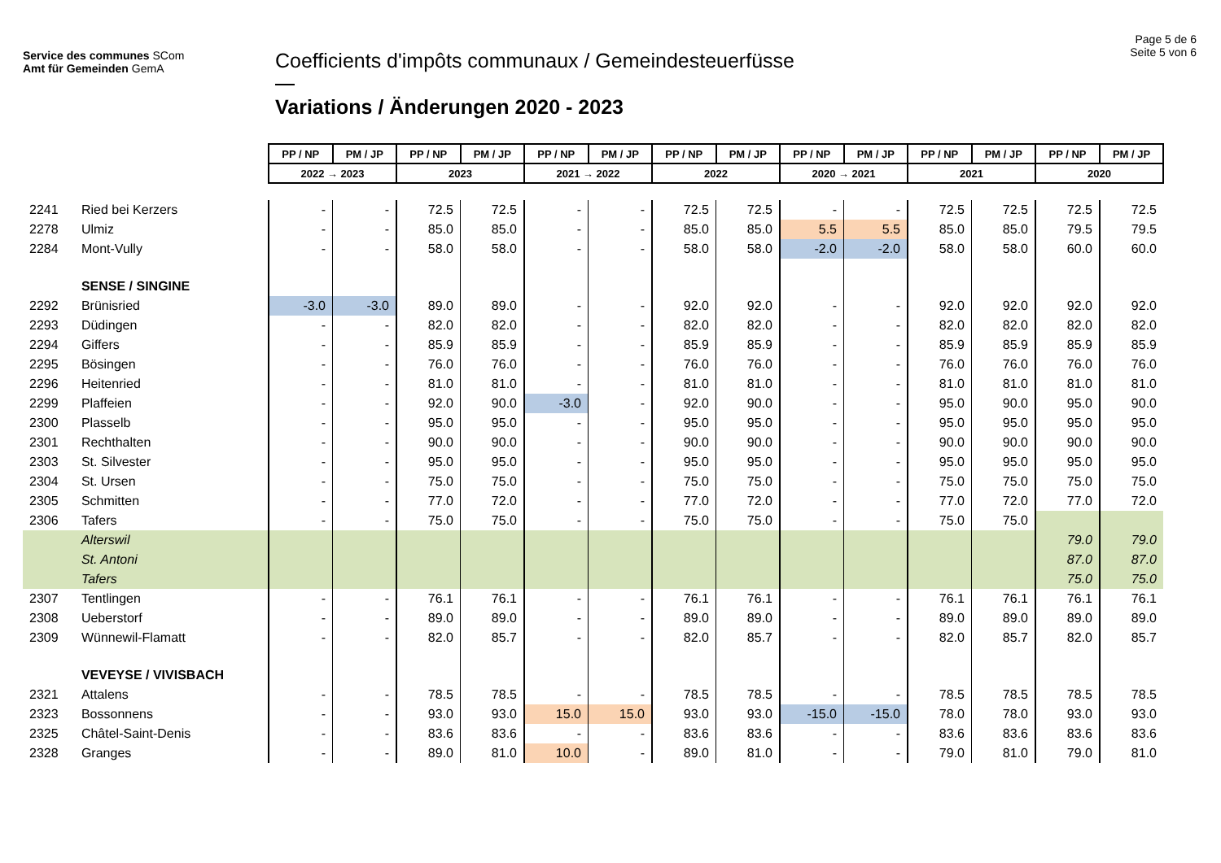Service des communes SCom
Amt für Gemeinden GemA
Coefficients d'impôts communaux / Gemeindesteuerfüsse
Variations / Änderungen 2020 - 2023
Page 5 de 6
Seite 5 von 6
| | | PP / NP | PM / JP | PP / NP | PM / JP | PP / NP | PM / JP | PP / NP | PM / JP | PP / NP | PM / JP | PP / NP | PM / JP | PP / NP | PM / JP |
| | | 2022 → 2023 | | 2023 | | 2021 → 2022 | | 2022 | | 2020 → 2021 | | 2021 | | 2020 | |
| 2241 | Ried bei Kerzers | - | - | 72.5 | 72.5 | - | - | 72.5 | 72.5 | - | - | 72.5 | 72.5 | 72.5 | 72.5 |
| 2278 | Ulmiz | - | - | 85.0 | 85.0 | - | - | 85.0 | 85.0 | 5.5 | 5.5 | 85.0 | 85.0 | 79.5 | 79.5 |
| 2284 | Mont-Vully | - | - | 58.0 | 58.0 | - | - | 58.0 | 58.0 | -2.0 | -2.0 | 58.0 | 58.0 | 60.0 | 60.0 |
| | SENSE / SINGINE | | | | | | | | | | | | | | |
| 2292 | Brünisried | -3.0 | -3.0 | 89.0 | 89.0 | - | - | 92.0 | 92.0 | - | - | 92.0 | 92.0 | 92.0 | 92.0 |
| 2293 | Düdingen | - | - | 82.0 | 82.0 | - | - | 82.0 | 82.0 | - | - | 82.0 | 82.0 | 82.0 | 82.0 |
| 2294 | Giffers | - | - | 85.9 | 85.9 | - | - | 85.9 | 85.9 | - | - | 85.9 | 85.9 | 85.9 | 85.9 |
| 2295 | Bösingen | - | - | 76.0 | 76.0 | - | - | 76.0 | 76.0 | - | - | 76.0 | 76.0 | 76.0 | 76.0 |
| 2296 | Heitenried | - | - | 81.0 | 81.0 | - | - | 81.0 | 81.0 | - | - | 81.0 | 81.0 | 81.0 | 81.0 |
| 2299 | Plaffeien | - | - | 92.0 | 90.0 | -3.0 | - | 92.0 | 90.0 | - | - | 95.0 | 90.0 | 95.0 | 90.0 |
| 2300 | Plasselb | - | - | 95.0 | 95.0 | - | - | 95.0 | 95.0 | - | - | 95.0 | 95.0 | 95.0 | 95.0 |
| 2301 | Rechthalten | - | - | 90.0 | 90.0 | - | - | 90.0 | 90.0 | - | - | 90.0 | 90.0 | 90.0 | 90.0 |
| 2303 | St. Silvester | - | - | 95.0 | 95.0 | - | - | 95.0 | 95.0 | - | - | 95.0 | 95.0 | 95.0 | 95.0 |
| 2304 | St. Ursen | - | - | 75.0 | 75.0 | - | - | 75.0 | 75.0 | - | - | 75.0 | 75.0 | 75.0 | 75.0 |
| 2305 | Schmitten | - | - | 77.0 | 72.0 | - | - | 77.0 | 72.0 | - | - | 77.0 | 72.0 | 77.0 | 72.0 |
| 2306 | Tafers | - | - | 75.0 | 75.0 | - | - | 75.0 | 75.0 | - | - | 75.0 | 75.0 | | |
| | Alterswil | | | | | | | | | | | | | 79.0 | 79.0 |
| | St. Antoni | | | | | | | | | | | | | 87.0 | 87.0 |
| | Tafers | | | | | | | | | | | | | 75.0 | 75.0 |
| 2307 | Tentlingen | - | - | 76.1 | 76.1 | - | - | 76.1 | 76.1 | - | - | 76.1 | 76.1 | 76.1 | 76.1 |
| 2308 | Ueberstorf | - | - | 89.0 | 89.0 | - | - | 89.0 | 89.0 | - | - | 89.0 | 89.0 | 89.0 | 89.0 |
| 2309 | Wünnewil-Flamatt | - | - | 82.0 | 85.7 | - | - | 82.0 | 85.7 | - | - | 82.0 | 85.7 | 82.0 | 85.7 |
| | VEVEYSE / VIVISBACH | | | | | | | | | | | | | | |
| 2321 | Attalens | - | - | 78.5 | 78.5 | - | - | 78.5 | 78.5 | - | - | 78.5 | 78.5 | 78.5 | 78.5 |
| 2323 | Bossonnens | - | - | 93.0 | 93.0 | 15.0 | 15.0 | 93.0 | 93.0 | -15.0 | -15.0 | 78.0 | 78.0 | 93.0 | 93.0 |
| 2325 | Châtel-Saint-Denis | - | - | 83.6 | 83.6 | - | - | 83.6 | 83.6 | - | - | 83.6 | 83.6 | 83.6 | 83.6 |
| 2328 | Granges | - | - | 89.0 | 81.0 | 10.0 | - | 89.0 | 81.0 | - | - | 79.0 | 81.0 | 79.0 | 81.0 |